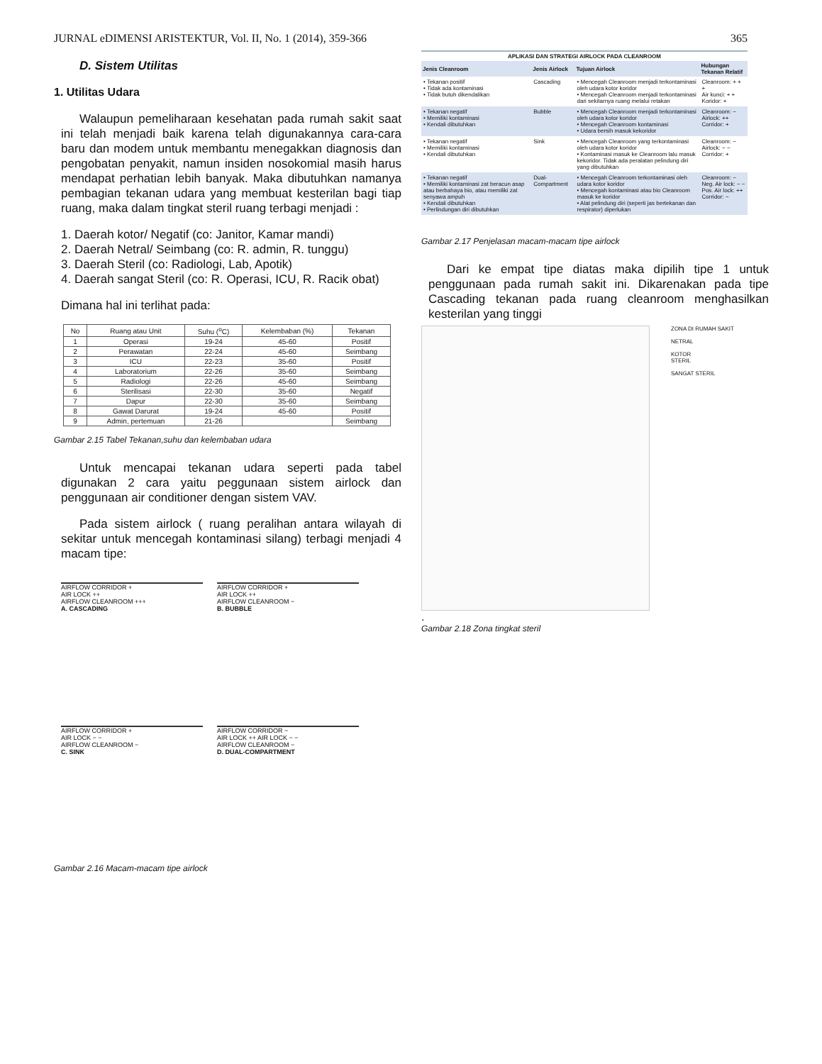JURNAL eDIMENSI ARISTEKTUR, Vol. II, No. 1 (2014), 359-366 365
D. Sistem Utilitas
1. Utilitas Udara
Walaupun pemeliharaan kesehatan pada rumah sakit saat ini telah menjadi baik karena telah digunakannya cara-cara baru dan modem untuk membantu menegakkan diagnosis dan pengobatan penyakit, namun insiden nosokomial masih harus mendapat perhatian lebih banyak. Maka dibutuhkan namanya pembagian tekanan udara yang membuat kesterilan bagi tiap ruang, maka dalam tingkat steril ruang terbagi menjadi :
1. Daerah kotor/ Negatif (co: Janitor, Kamar mandi)
2. Daerah Netral/ Seimbang (co: R. admin, R. tunggu)
3. Daerah Steril (co: Radiologi, Lab, Apotik)
4. Daerah sangat Steril (co: R. Operasi, ICU, R. Racik obat)
Dimana hal ini terlihat pada:
| No | Ruang atau Unit | Suhu (<sup>o</sup>C) | Kelembaban (%) | Tekanan |
| --- | --- | --- | --- | --- |
| 1 | Operasi | 19-24 | 45-60 | Positif |
| 2 | Perawatan | 22-24 | 45-60 | Seimbang |
| 3 | ICU | 22-23 | 35-60 | Positif |
| 4 | Laboratorium | 22-26 | 35-60 | Seimbang |
| 5 | Radiologi | 22-26 | 45-60 | Seimbang |
| 6 | Sterilisasi | 22-30 | 35-60 | Negatif |
| 7 | Dapur | 22-30 | 35-60 | Seimbang |
| 8 | Gawat Darurat | 19-24 | 45-60 | Positif |
| 9 | Admin, pertemuan | 21-26 | | Seimbang |
Gambar 2.15 Tabel Tekanan,suhu dan kelembaban udara
Untuk mencapai tekanan udara seperti pada tabel digunakan 2 cara yaitu peggunaan sistem airlock dan penggunaan air conditioner dengan sistem VAV.
Pada sistem airlock ( ruang peralihan antara wilayah di sekitar untuk mencegah kontaminasi silang) terbagi menjadi 4 macam tipe:
AIRFLOW CORRIDOR +
AIR LOCK ++
AIRFLOW CLEANROOM +++
A. CASCADING
AIRFLOW CORRIDOR +
AIR LOCK ++
AIRFLOW CLEANROOM −
B. BUBBLE
AIRFLOW CORRIDOR +
AIR LOCK − −
AIRFLOW CLEANROOM −
C. SINK
AIRFLOW CORRIDOR −
AIR LOCK ++ AIR LOCK − −
AIRFLOW CLEANROOM −
D. DUAL-COMPARTMENT
Gambar 2.16 Macam-macam tipe airlock
| APLIKASI DAN STRATEGI AIRLOCK PADA CLEANROOM | | | |
| --- | --- | --- | --- |
| Jenis Cleanroom | Jenis Airlock | Tujuan Airlock | Hubungan Tekanan Relatif |
| • Tekanan positif • Tidak ada kontaminasi • Tidak butuh dikendalikan | Cascading | • Mencegah Cleanroom menjadi terkontaminasi oleh udara kotor koridor • Mencegah Cleanroom menjadi terkontaminasi dari sekitarnya ruang melalui retakan | Cleanroom: + + + Air kunci: + + Koridor: + |
| • Tekanan negatif • Memiliki kontaminasi • Kendali dibutuhkan | Bubble | • Mencegah Cleanroom menjadi terkontaminasi oleh udara kotor koridor • Mencegah Cleanroom kontaminasi • Udara bersih masuk kekoridor | Cleanroom: − Airlock: ++ Corridor: + |
| • Tekanan negatif • Memiliki kontaminasi • Kendali dibutuhkan | Sink | • Mencegah Cleanroom yang terkontaminasi oleh udara kotor koridor • Kontaminasi masuk ke Cleanroom lalu masuk kekoridor. Tidak ada peralatan pelindung diri yang dibutuhkan | Cleanroom: − Airlock: − − Corridor: + |
| • Tekanan negatif • Memiliki kontaminasi zat beracun asap atau berbahaya bio, atau memiliki zat senyawa ampuh • Kendali dibutuhkan • Perlindungan diri dibutuhkan | Dual-Compartment | • Mencegah Cleanroom terkontaminasi oleh udara kotor koridor • Mencegah kontaminasi atau bio Cleanroom masuk ke koridor • Alat pelindung diri (seperti jas bertekanan dan respirator) diperlukan | Cleanroom: − Neg. Air lock: − − Pos. Air lock: ++ Corridor: − |
Gambar 2.17 Penjelasan macam-macam tipe airlock
Dari ke empat tipe diatas maka dipilih tipe 1 untuk penggunaan pada rumah sakit ini. Dikarenakan pada tipe Cascading tekanan pada ruang cleanroom menghasilkan kesterilan yang tinggi
ZONA DI RUMAH SAKIT
NETRAL
KOTOR
STERIL
SANGAT STERIL
.
Gambar 2.18 Zona tingkat steril